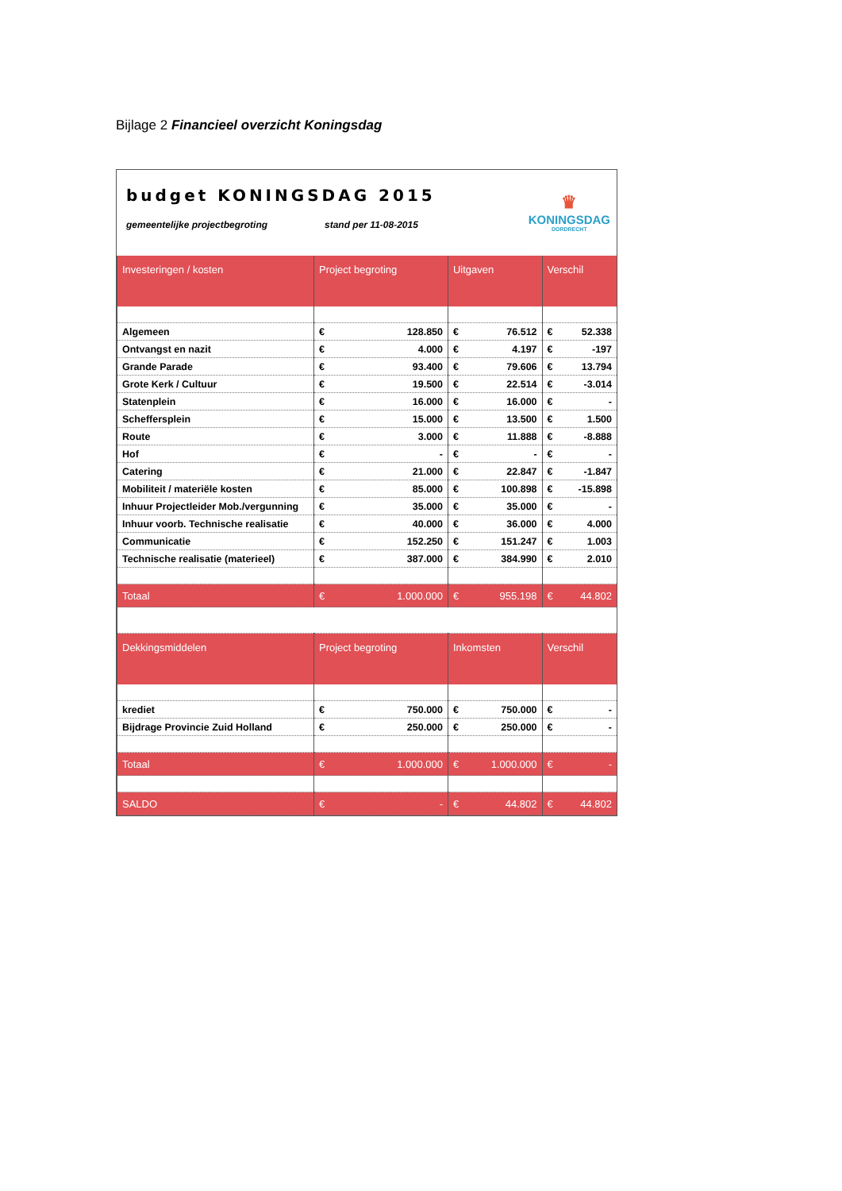Bijlage 2 Financieel overzicht Koningsdag
budget KONINGSDAG 2015
gemeentelijke projectbegroting stand per 11-08-2015
♛
KONINGSDAG
DORDRECHT
| Investeringen / kosten | Project begroting | Uitgaven | Verschil |
| --- | --- | --- | --- |
| Algemeen | € 128.850 | € 76.512 | € 52.338 |
| Ontvangst en nazit | € 4.000 | € 4.197 | € -197 |
| Grande Parade | € 93.400 | € 79.606 | € 13.794 |
| Grote Kerk / Cultuur | € 19.500 | € 22.514 | € -3.014 |
| Statenplein | € 16.000 | € 16.000 | € - |
| Scheffersplein | € 15.000 | € 13.500 | € 1.500 |
| Route | € 3.000 | € 11.888 | € -8.888 |
| Hof | € - | € - | € - |
| Catering | € 21.000 | € 22.847 | € -1.847 |
| Mobiliteit / materiële kosten | € 85.000 | € 100.898 | € -15.898 |
| Inhuur Projectleider Mob./vergunning | € 35.000 | € 35.000 | € - |
| Inhuur voorb. Technische realisatie | € 40.000 | € 36.000 | € 4.000 |
| Communicatie | € 152.250 | € 151.247 | € 1.003 |
| Technische realisatie (materieel) | € 387.000 | € 384.990 | € 2.010 |
| Totaal | € 1.000.000 | € 955.198 | € 44.802 |
| Dekkingsmiddelen | Project begroting | Inkomsten | Verschil |
| krediet | € 750.000 | € 750.000 | € - |
| Bijdrage Provincie Zuid Holland | € 250.000 | € 250.000 | € - |
| Totaal | € 1.000.000 | € 1.000.000 | € - |
| SALDO | € - | € 44.802 | € 44.802 |